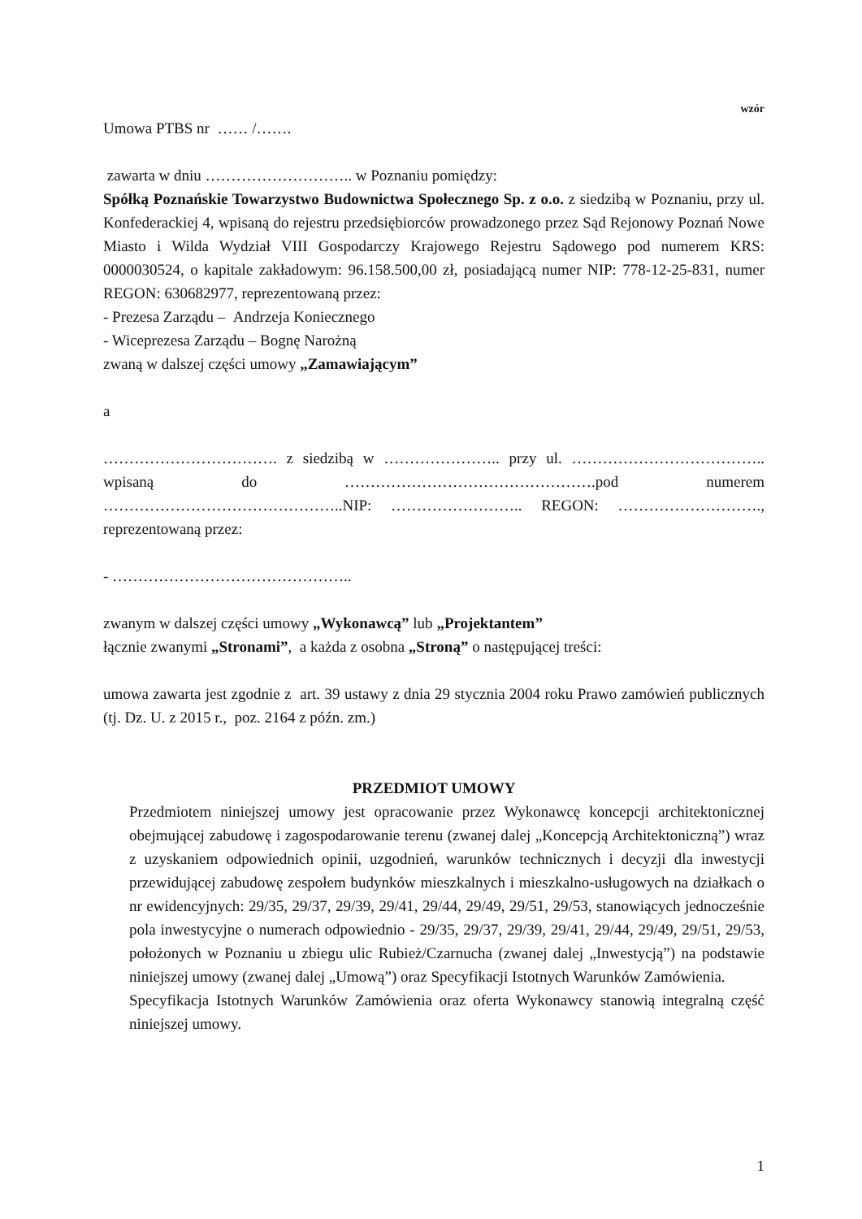wzór
Umowa PTBS nr …… /…….
zawarta w dniu ……………………….. w Poznaniu pomiędzy:
Spółką Poznańskie Towarzystwo Budownictwa Społecznego Sp. z o.o. z siedzibą w Poznaniu, przy ul. Konfederackiej 4, wpisaną do rejestru przedsiębiorców prowadzonego przez Sąd Rejonowy Poznań Nowe Miasto i Wilda Wydział VIII Gospodarczy Krajowego Rejestru Sądowego pod numerem KRS: 0000030524, o kapitale zakładowym: 96.158.500,00 zł, posiadającą numer NIP: 778-12-25-831, numer REGON: 630682977, reprezentowaną przez:
- Prezesa Zarządu – Andrzeja Koniecznego
- Wiceprezesa Zarządu – Bognę Narożną
zwaną w dalszej części umowy „Zamawiającym”
a
……………………………. z siedzibą w ………………….. przy ul. ……………………………….. wpisaną do ………………………………………….pod numerem ………………………………………..NIP: …………………….. REGON: ………………………., reprezentowaną przez:
- ………………………………………..
zwanym w dalszej części umowy „Wykonawcą” lub „Projektantem”
łącznie zwanymi „Stronami”, a każda z osobna „Stroną” o następującej treści:
umowa zawarta jest zgodnie z art. 39 ustawy z dnia 29 stycznia 2004 roku Prawo zamówień publicznych (tj. Dz. U. z 2015 r., poz. 2164 z późn. zm.)
PRZEDMIOT UMOWY
Przedmiotem niniejszej umowy jest opracowanie przez Wykonawcę koncepcji architektonicznej obejmującej zabudowę i zagospodarowanie terenu (zwanej dalej „Koncepcją Architektoniczną”) wraz z uzyskaniem odpowiednich opinii, uzgodnień, warunków technicznych i decyzji dla inwestycji przewidującej zabudowę zespołem budynków mieszkalnych i mieszkalno-usługowych na działkach o nr ewidencyjnych: 29/35, 29/37, 29/39, 29/41, 29/44, 29/49, 29/51, 29/53, stanowiących jednocześnie pola inwestycyjne o numerach odpowiednio - 29/35, 29/37, 29/39, 29/41, 29/44, 29/49, 29/51, 29/53, położonych w Poznaniu u zbiegu ulic Rubież/Czarnucha (zwanej dalej „Inwestycją”) na podstawie niniejszej umowy (zwanej dalej „Umową”) oraz Specyfikacji Istotnych Warunków Zamówienia.
Specyfikacja Istotnych Warunków Zamówienia oraz oferta Wykonawcy stanowią integralną część niniejszej umowy.
1